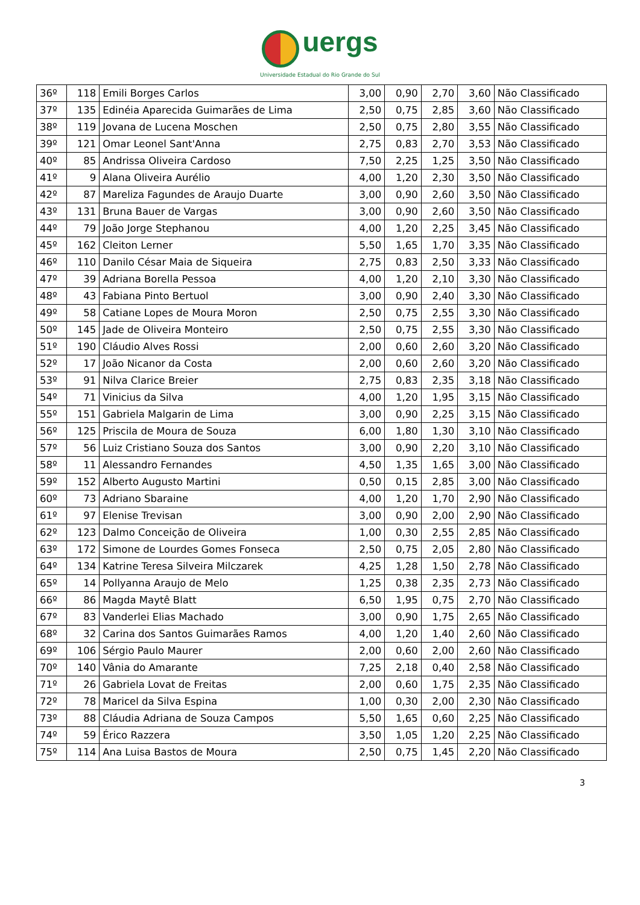uergs
Universidade Estadual do Rio Grande do Sul
| 36º | 118 | Emili Borges Carlos | 3,00 | 0,90 | 2,70 | 3,60 | Não Classificado |
| 37º | 135 | Edinéia Aparecida Guimarães de Lima | 2,50 | 0,75 | 2,85 | 3,60 | Não Classificado |
| 38º | 119 | Jovana de Lucena Moschen | 2,50 | 0,75 | 2,80 | 3,55 | Não Classificado |
| 39º | 121 | Omar Leonel Sant'Anna | 2,75 | 0,83 | 2,70 | 3,53 | Não Classificado |
| 40º | 85 | Andrissa Oliveira Cardoso | 7,50 | 2,25 | 1,25 | 3,50 | Não Classificado |
| 41º | 9 | Alana Oliveira Aurélio | 4,00 | 1,20 | 2,30 | 3,50 | Não Classificado |
| 42º | 87 | Mareliza Fagundes de Araujo Duarte | 3,00 | 0,90 | 2,60 | 3,50 | Não Classificado |
| 43º | 131 | Bruna Bauer de Vargas | 3,00 | 0,90 | 2,60 | 3,50 | Não Classificado |
| 44º | 79 | João Jorge Stephanou | 4,00 | 1,20 | 2,25 | 3,45 | Não Classificado |
| 45º | 162 | Cleiton Lerner | 5,50 | 1,65 | 1,70 | 3,35 | Não Classificado |
| 46º | 110 | Danilo César Maia de Siqueira | 2,75 | 0,83 | 2,50 | 3,33 | Não Classificado |
| 47º | 39 | Adriana Borella Pessoa | 4,00 | 1,20 | 2,10 | 3,30 | Não Classificado |
| 48º | 43 | Fabiana Pinto Bertuol | 3,00 | 0,90 | 2,40 | 3,30 | Não Classificado |
| 49º | 58 | Catiane Lopes de Moura Moron | 2,50 | 0,75 | 2,55 | 3,30 | Não Classificado |
| 50º | 145 | Jade de Oliveira Monteiro | 2,50 | 0,75 | 2,55 | 3,30 | Não Classificado |
| 51º | 190 | Cláudio Alves Rossi | 2,00 | 0,60 | 2,60 | 3,20 | Não Classificado |
| 52º | 17 | João Nicanor da Costa | 2,00 | 0,60 | 2,60 | 3,20 | Não Classificado |
| 53º | 91 | Nilva Clarice Breier | 2,75 | 0,83 | 2,35 | 3,18 | Não Classificado |
| 54º | 71 | Vinicius da Silva | 4,00 | 1,20 | 1,95 | 3,15 | Não Classificado |
| 55º | 151 | Gabriela Malgarin de Lima | 3,00 | 0,90 | 2,25 | 3,15 | Não Classificado |
| 56º | 125 | Priscila de Moura de Souza | 6,00 | 1,80 | 1,30 | 3,10 | Não Classificado |
| 57º | 56 | Luiz Cristiano Souza dos Santos | 3,00 | 0,90 | 2,20 | 3,10 | Não Classificado |
| 58º | 11 | Alessandro Fernandes | 4,50 | 1,35 | 1,65 | 3,00 | Não Classificado |
| 59º | 152 | Alberto Augusto Martini | 0,50 | 0,15 | 2,85 | 3,00 | Não Classificado |
| 60º | 73 | Adriano Sbaraine | 4,00 | 1,20 | 1,70 | 2,90 | Não Classificado |
| 61º | 97 | Elenise Trevisan | 3,00 | 0,90 | 2,00 | 2,90 | Não Classificado |
| 62º | 123 | Dalmo Conceição de Oliveira | 1,00 | 0,30 | 2,55 | 2,85 | Não Classificado |
| 63º | 172 | Simone de Lourdes Gomes Fonseca | 2,50 | 0,75 | 2,05 | 2,80 | Não Classificado |
| 64º | 134 | Katrine Teresa Silveira Milczarek | 4,25 | 1,28 | 1,50 | 2,78 | Não Classificado |
| 65º | 14 | Pollyanna Araujo de Melo | 1,25 | 0,38 | 2,35 | 2,73 | Não Classificado |
| 66º | 86 | Magda Maytê Blatt | 6,50 | 1,95 | 0,75 | 2,70 | Não Classificado |
| 67º | 83 | Vanderlei Elias Machado | 3,00 | 0,90 | 1,75 | 2,65 | Não Classificado |
| 68º | 32 | Carina dos Santos Guimarães Ramos | 4,00 | 1,20 | 1,40 | 2,60 | Não Classificado |
| 69º | 106 | Sérgio Paulo Maurer | 2,00 | 0,60 | 2,00 | 2,60 | Não Classificado |
| 70º | 140 | Vânia do Amarante | 7,25 | 2,18 | 0,40 | 2,58 | Não Classificado |
| 71º | 26 | Gabriela Lovat de Freitas | 2,00 | 0,60 | 1,75 | 2,35 | Não Classificado |
| 72º | 78 | Maricel da Silva Espina | 1,00 | 0,30 | 2,00 | 2,30 | Não Classificado |
| 73º | 88 | Cláudia Adriana de Souza Campos | 5,50 | 1,65 | 0,60 | 2,25 | Não Classificado |
| 74º | 59 | Érico Razzera | 3,50 | 1,05 | 1,20 | 2,25 | Não Classificado |
| 75º | 114 | Ana Luisa Bastos de Moura | 2,50 | 0,75 | 1,45 | 2,20 | Não Classificado |
3